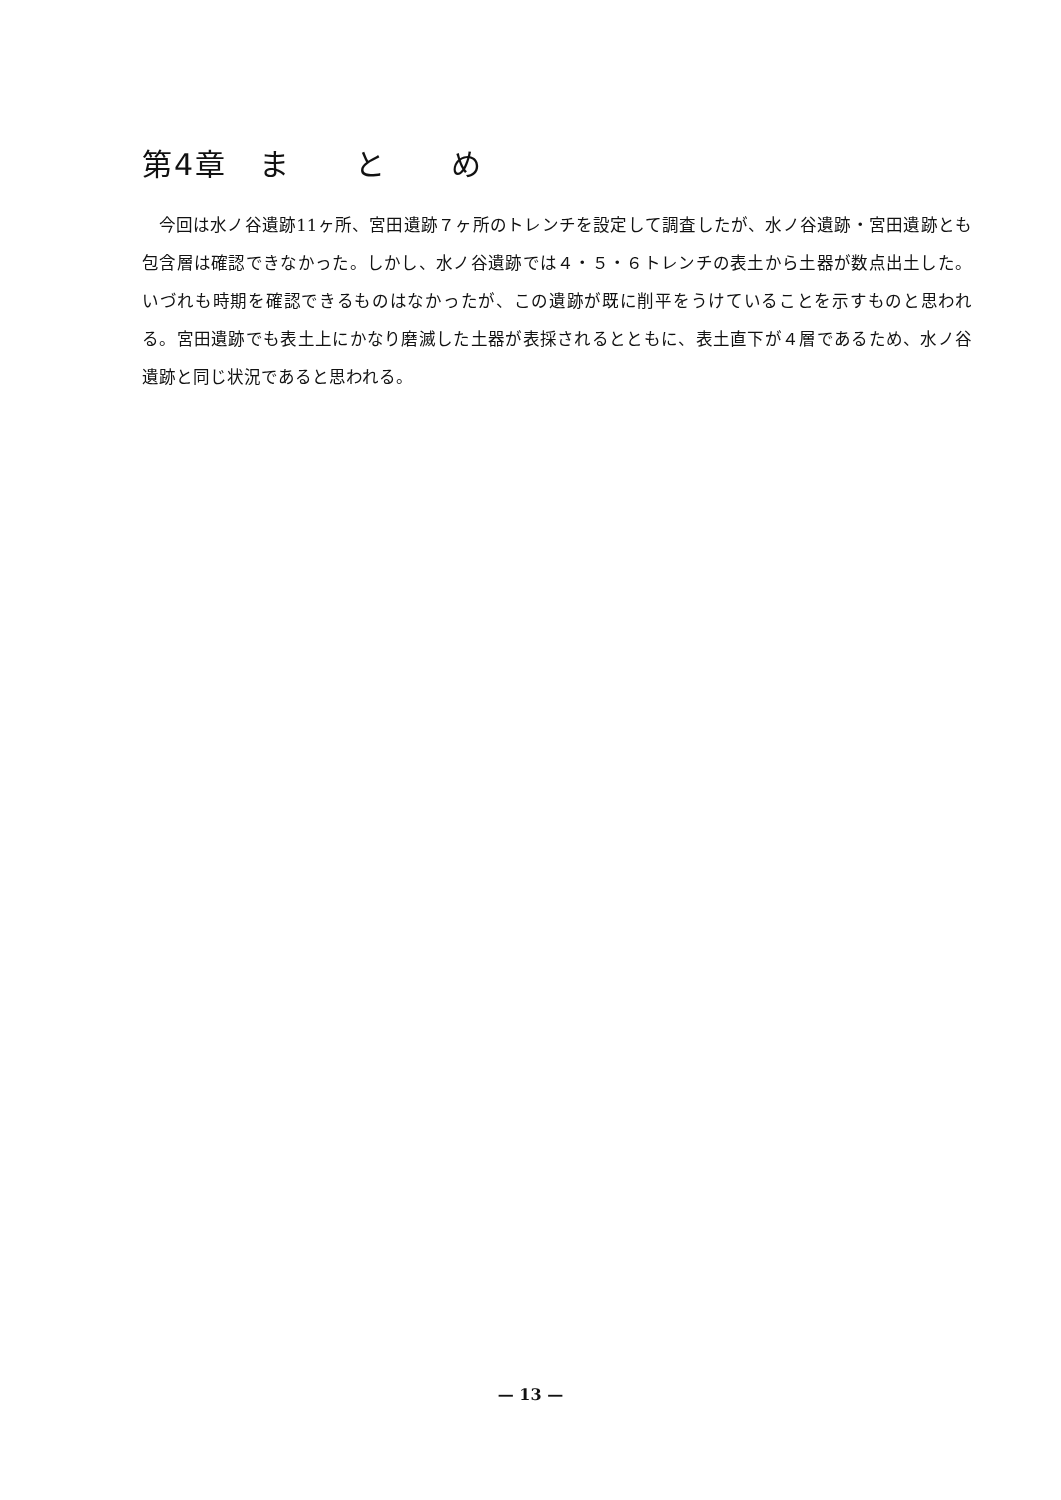第4章　ま　　と　　め
今回は水ノ谷遺跡11ヶ所、宮田遺跡７ヶ所のトレンチを設定して調査したが、水ノ谷遺跡・宮田遺跡とも包含層は確認できなかった。しかし、水ノ谷遺跡では４・５・６トレンチの表土から土器が数点出土した。いづれも時期を確認できるものはなかったが、この遺跡が既に削平をうけていることを示すものと思われる。宮田遺跡でも表土上にかなり磨滅した土器が表採されるとともに、表土直下が４層であるため、水ノ谷遺跡と同じ状況であると思われる。
— 13 —